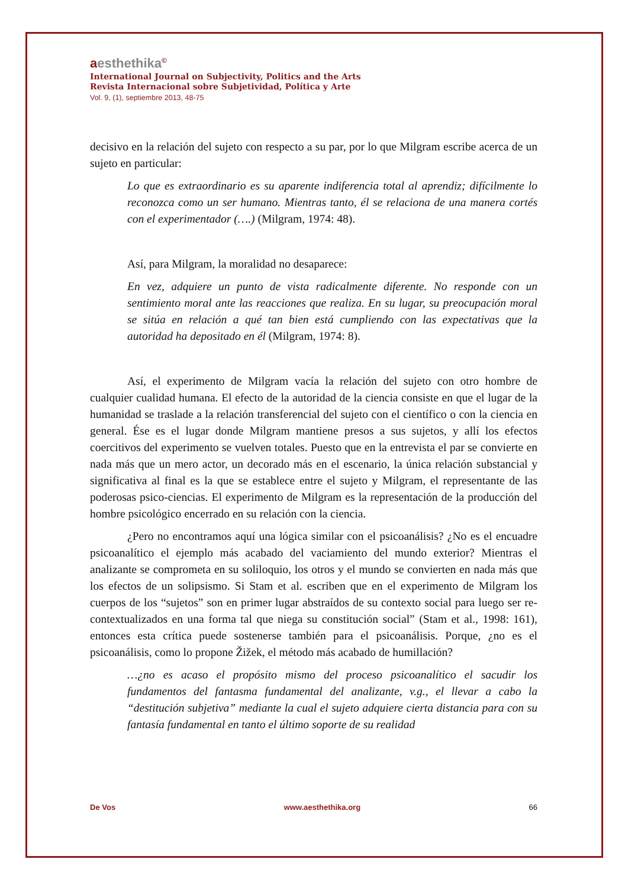aesthethika<sup>©</sup>
International Journal on Subjectivity, Politics and the Arts
Revista Internacional sobre Subjetividad, Política y Arte
Vol. 9, (1), septiembre 2013, 48-75
decisivo en la relación del sujeto con respecto a su par, por lo que Milgram escribe acerca de un sujeto en particular:
Lo que es extraordinario es su aparente indiferencia total al aprendiz; difícilmente lo reconozca como un ser humano. Mientras tanto, él se relaciona de una manera cortés con el experimentador (….) (Milgram, 1974: 48).
Así, para Milgram, la moralidad no desaparece:
En vez, adquiere un punto de vista radicalmente diferente. No responde con un sentimiento moral ante las reacciones que realiza. En su lugar, su preocupación moral se sitúa en relación a qué tan bien está cumpliendo con las expectativas que la autoridad ha depositado en él (Milgram, 1974: 8).
Así, el experimento de Milgram vacía la relación del sujeto con otro hombre de cualquier cualidad humana. El efecto de la autoridad de la ciencia consiste en que el lugar de la humanidad se traslade a la relación transferencial del sujeto con el científico o con la ciencia en general. Ése es el lugar donde Milgram mantiene presos a sus sujetos, y allí los efectos coercitivos del experimento se vuelven totales. Puesto que en la entrevista el par se convierte en nada más que un mero actor, un decorado más en el escenario, la única relación substancial y significativa al final es la que se establece entre el sujeto y Milgram, el representante de las poderosas psico-ciencias. El experimento de Milgram es la representación de la producción del hombre psicológico encerrado en su relación con la ciencia.
¿Pero no encontramos aquí una lógica similar con el psicoanálisis? ¿No es el encuadre psicoanalítico el ejemplo más acabado del vaciamiento del mundo exterior? Mientras el analizante se comprometa en su soliloquio, los otros y el mundo se convierten en nada más que los efectos de un solipsismo. Si Stam et al. escriben que en el experimento de Milgram los cuerpos de los “sujetos” son en primer lugar abstraídos de su contexto social para luego ser re-contextualizados en una forma tal que niega su constitución social” (Stam et al., 1998: 161), entonces esta crítica puede sostenerse también para el psicoanálisis. Porque, ¿no es el psicoanálisis, como lo propone Žižek, el método más acabado de humillación?
…¿no es acaso el propósito mismo del proceso psicoanalítico el sacudir los fundamentos del fantasma fundamental del analizante, v.g., el llevar a cabo la “destitución subjetiva” mediante la cual el sujeto adquiere cierta distancia para con su fantasía fundamental en tanto el último soporte de su realidad
De Vos www.aesthethika.org 66